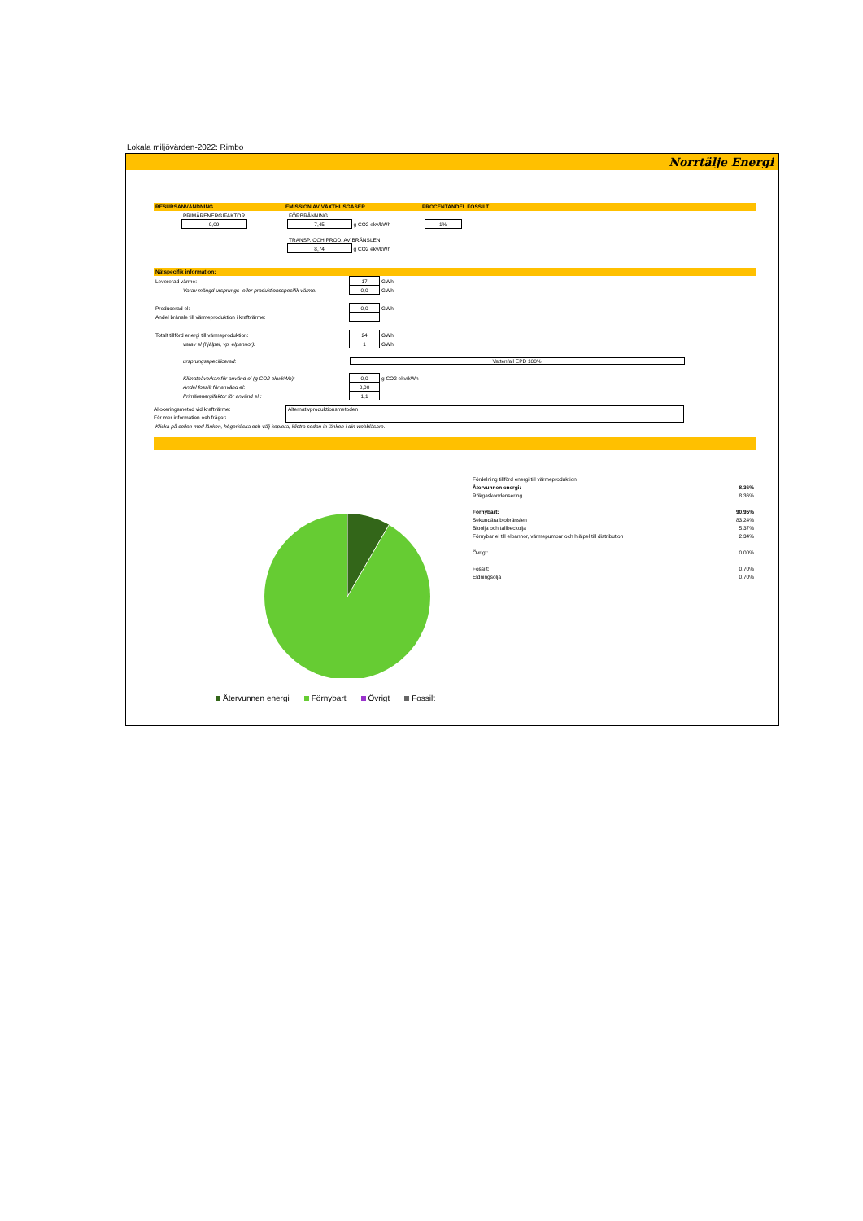Lokala miljövärden-2022: Rimbo
Norrtälje Energi
RESURSANVÄNDNING EMISSION AV VÄXTHUSGASER PROCENTANDEL FOSSILT
| | PRIMÄRENERGIFAKTOR | | FÖRBRÄNNING | | | |
| | 0,09 | | 7,45 | g CO2 ekv/kWh | | 1% |
| | | | TRANSP. OCH PROD. AV BRÄNSLEN | | | |
| | | | 8,74 | g CO2 ekv/kWh | | |
Nätspecifik information:
| Levererad värme: | 17 | GWh |
| Varav mängd ursprungs- eller produktionsspecifik värme: | 0,0 | GWh |
| Producerad el: | 0,0 | GWh |
| Andel bränsle till värmeproduktion i kraftvärme: | | |
| Totalt tillförd energi till värmeproduktion: | 24 | GWh |
| varav el (hjälpel, vp, elpannor): | 1 | GWh |
| ursprungsspecificerad: | Vattenfall EPD 100% | |
| Klimatpåverkan för använd el (g CO2 ekv/kWh): | 0,0 | g CO2 ekv/kWh |
| Andel fossilt för använd el: | 0,00 | |
| Primärenergifaktor för använd el : | 1,1 | |
Allokeringsmetod vid kraftvärme:
För mer information och frågor:
Alternativproduktionsmetoden
Klicka på cellen med länken, högerklicka och välj kopiera, klistra sedan in länken i din webbläsare.
Återvunnen energi Förnybart Övrigt Fossilt
| Fördelning tillförd energi till värmeproduktion | |
| Återvunnen energi: | 8,36% |
| Rökgaskondensering | 8,36% |
| Förnybart: | 90,95% |
| Sekundära biobränslen | 83,24% |
| Bioolja och tallbeckolja | 5,37% |
| Förnybar el till elpannor, värmepumpar och hjälpel till distribution | 2,34% |
| Övrigt: | 0,00% |
| Fossilt: | 0,70% |
| Eldningsolja | 0,70% |